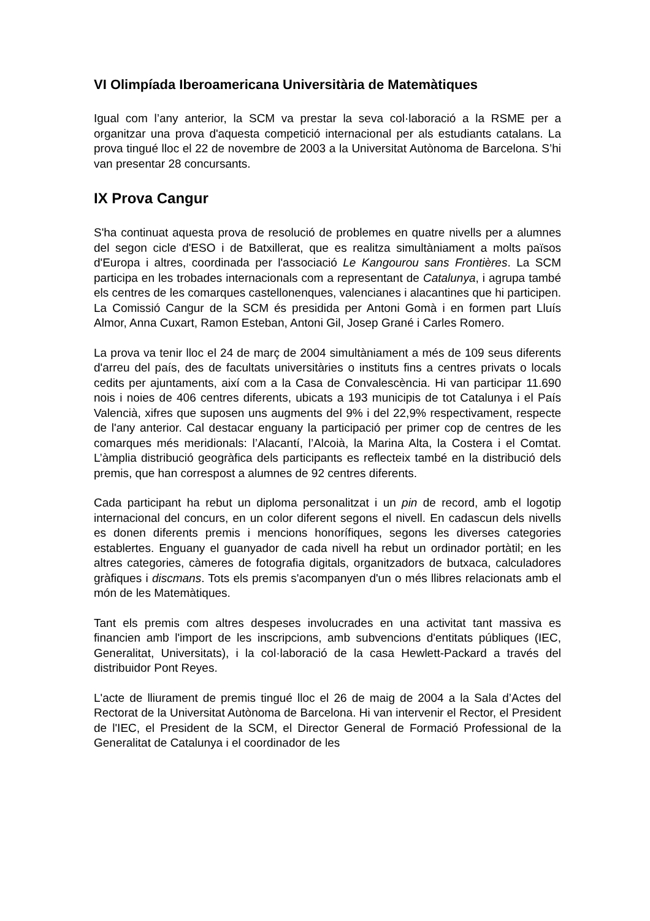VI Olimpíada Iberoamericana Universitària de Matemàtiques
Igual com l’any anterior, la SCM va prestar la seva col·laboració a la RSME per a organitzar una prova d'aquesta competició internacional per als estudiants catalans. La prova tingué lloc el 22 de novembre de 2003 a la Universitat Autònoma de Barcelona. S’hi van presentar 28 concursants.
IX Prova Cangur
S'ha continuat aquesta prova de resolució de problemes en quatre nivells per a alumnes del segon cicle d'ESO i de Batxillerat, que es realitza simultàniament a molts països d'Europa i altres, coordinada per l'associació Le Kangourou sans Frontières. La SCM participa en les trobades internacionals com a representant de Catalunya, i agrupa també els centres de les comarques castellonenques, valencianes i alacantines que hi participen. La Comissió Cangur de la SCM és presidida per Antoni Gomà i en formen part Lluís Almor, Anna Cuxart, Ramon Esteban, Antoni Gil, Josep Grané i Carles Romero.
La prova va tenir lloc el 24 de març de 2004 simultàniament a més de 109 seus diferents d'arreu del país, des de facultats universitàries o instituts fins a centres privats o locals cedits per ajuntaments, així com a la Casa de Convalescència. Hi van participar 11.690 nois i noies de 406 centres diferents, ubicats a 193 municipis de tot Catalunya i el País Valencià, xifres que suposen uns augments del 9% i del 22,9% respectivament, respecte de l'any anterior. Cal destacar enguany la participació per primer cop de centres de les comarques més meridionals: l’Alacantí, l’Alcoià, la Marina Alta, la Costera i el Comtat. L’àmplia distribució geogràfica dels participants es reflecteix també en la distribució dels premis, que han correspost a alumnes de 92 centres diferents.
Cada participant ha rebut un diploma personalitzat i un pin de record, amb el logotip internacional del concurs, en un color diferent segons el nivell. En cadascun dels nivells es donen diferents premis i mencions honorífiques, segons les diverses categories establertes. Enguany el guanyador de cada nivell ha rebut un ordinador portàtil; en les altres categories, càmeres de fotografia digitals, organitzadors de butxaca, calculadores gràfiques i discmans. Tots els premis s'acompanyen d'un o més llibres relacionats amb el món de les Matemàtiques.
Tant els premis com altres despeses involucrades en una activitat tant massiva es financien amb l'import de les inscripcions, amb subvencions d'entitats públiques (IEC, Generalitat, Universitats), i la col·laboració de la casa Hewlett-Packard a través del distribuidor Pont Reyes.
L'acte de lliurament de premis tingué lloc el 26 de maig de 2004 a la Sala d’Actes del Rectorat de la Universitat Autònoma de Barcelona. Hi van intervenir el Rector, el President de l'IEC, el President de la SCM, el Director General de Formació Professional de la Generalitat de Catalunya i el coordinador de les